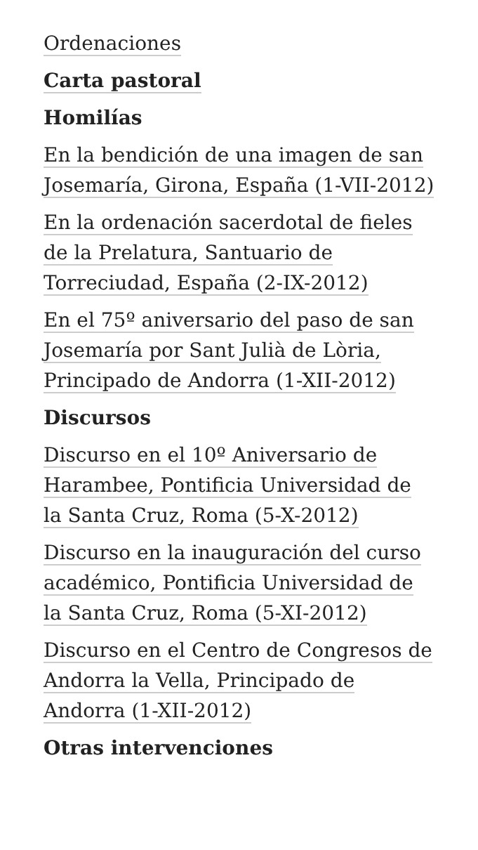Ordenaciones
Carta pastoral
Homilías
En la bendición de una imagen de san Josemaría, Girona, España (1-VII-2012)
En la ordenación sacerdotal de fieles de la Prelatura, Santuario de Torreciudad, España (2-IX-2012)
En el 75º aniversario del paso de san Josemaría por Sant Julià de Lòria, Principado de Andorra (1-XII-2012)
Discursos
Discurso en el 10º Aniversario de Harambee, Pontificia Universidad de la Santa Cruz, Roma (5-X-2012)
Discurso en la inauguración del curso académico, Pontificia Universidad de la Santa Cruz, Roma (5-XI-2012)
Discurso en el Centro de Congresos de Andorra la Vella, Principado de Andorra (1-XII-2012)
Otras intervenciones